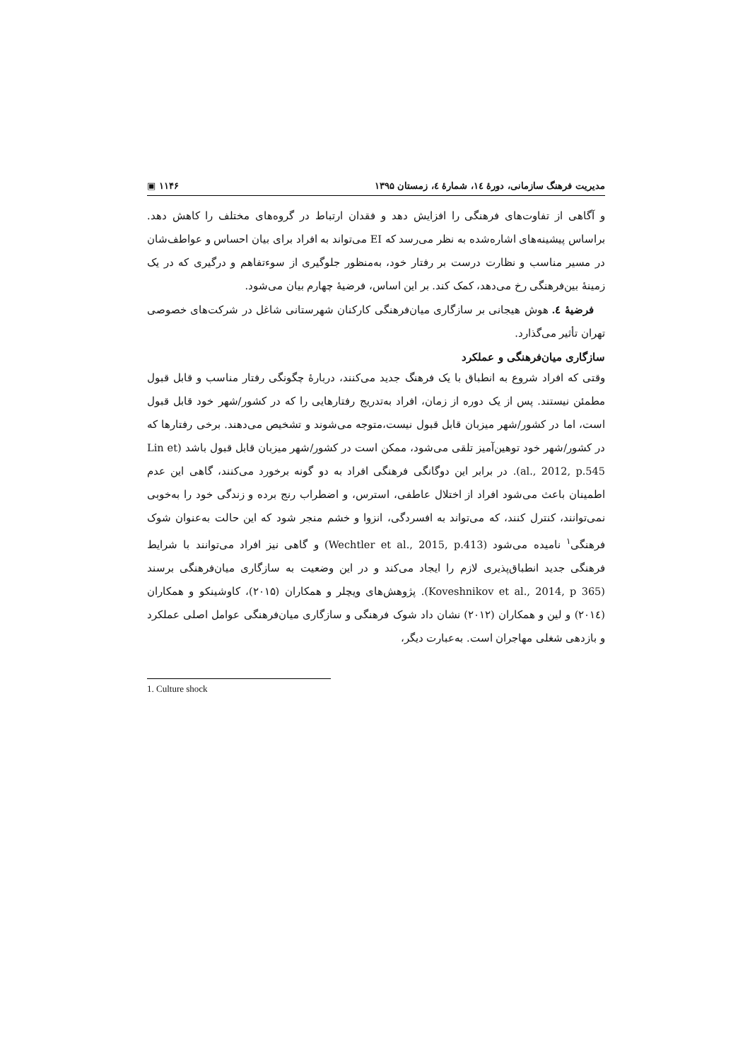مدیریت فرهنگ سازمانی، دورهٔ ١٤، شمارهٔ ٤، زمستان ۱۳۹۵ ۱۱۴۶ ▣
و آگاهی از تفاوت‌های فرهنگی را افزایش دهد و فقدان ارتباط در گروه‌های مختلف را کاهش دهد. براساس پیشینه‌های اشاره‌شده به نظر می‌رسد که EI می‌تواند به افراد برای بیان احساس و عواطف‌شان در مسیر مناسب و نظارت درست بر رفتار خود، به‌منظور جلوگیری از سوءتفاهم و درگیری که در یک زمینهٔ بین‌فرهنگی رخ می‌دهد، کمک کند. بر این اساس، فرضیهٔ چهارم بیان می‌شود.
فرضیهٔ ٤. هوش هیجانی بر سازگاری میان‌فرهنگی کارکنان شهرستانی شاغل در شرکت‌های خصوصی تهران تأثیر می‌گذارد.
سازگاری میان‌فرهنگی و عملکرد
وقتی که افراد شروع به انطباق با یک فرهنگ جدید می‌کنند، دربارهٔ چگونگی رفتار مناسب و قابل قبول مطمئن نیستند. پس از یک دوره از زمان، افراد به‌تدریج رفتارهایی را که در کشور/شهر خود قابل قبول است، اما در کشور/شهر میزبان قابل قبول نیست،متوجه می‌شوند و تشخیص می‌دهند. برخی رفتارها که در کشور/شهر خود توهین‌آمیز تلقی می‌شود، ممکن است در کشور/شهر میزبان قابل قبول باشد (Lin et al., 2012, p.545). در برابر این دوگانگی فرهنگی افراد به دو گونه برخورد می‌کنند، گاهی این عدم اطمینان باعث می‌شود افراد از اختلال عاطفی، استرس، و اضطراب رنج برده و زندگی خود را به‌خوبی نمی‌توانند، کنترل کنند، که می‌تواند به افسردگی، انزوا و خشم منجر شود که این حالت به‌عنوان شوک فرهنگی<sup>۱</sup> نامیده می‌شود (Wechtler et al., 2015, p.413) و گاهی نیز افراد می‌توانند با شرایط فرهنگی جدید انطباق‌پذیری لازم را ایجاد می‌کند و در این وضعیت به سازگاری میان‌فرهنگی برسند (Koveshnikov et al., 2014, p 365). پژوهش‌های ویچلر و همکاران (۲۰۱۵)، کاوشینکو و همکاران (۲۰۱٤) و لین و همکاران (۲۰۱۲) نشان داد شوک فرهنگی و سازگاری میان‌فرهنگی عوامل اصلی عملکرد و بازدهی شغلی مهاجران است. به‌عبارت دیگر،
1. Culture shock